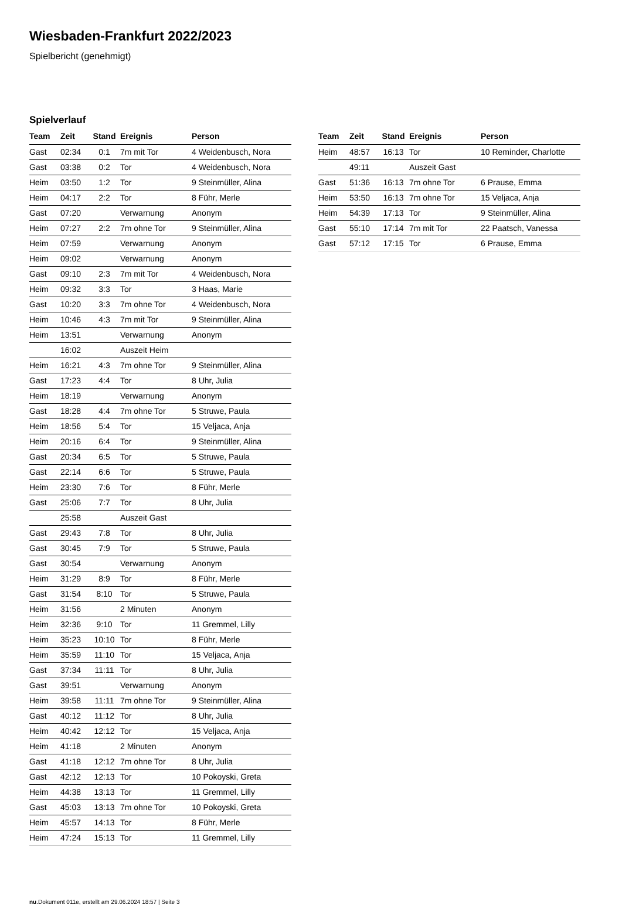Wiesbaden-Frankfurt 2022/2023
Spielbericht (genehmigt)
Spielverlauf
| Team | Zeit | Stand | Ereignis | Person |
| --- | --- | --- | --- | --- |
| Gast | 02:34 | 0:1 | 7m mit Tor | 4 Weidenbusch, Nora |
| Gast | 03:38 | 0:2 | Tor | 4 Weidenbusch, Nora |
| Heim | 03:50 | 1:2 | Tor | 9 Steinmüller, Alina |
| Heim | 04:17 | 2:2 | Tor | 8 Führ, Merle |
| Gast | 07:20 | | Verwarnung | Anonym |
| Heim | 07:27 | 2:2 | 7m ohne Tor | 9 Steinmüller, Alina |
| Heim | 07:59 | | Verwarnung | Anonym |
| Heim | 09:02 | | Verwarnung | Anonym |
| Gast | 09:10 | 2:3 | 7m mit Tor | 4 Weidenbusch, Nora |
| Heim | 09:32 | 3:3 | Tor | 3 Haas, Marie |
| Gast | 10:20 | 3:3 | 7m ohne Tor | 4 Weidenbusch, Nora |
| Heim | 10:46 | 4:3 | 7m mit Tor | 9 Steinmüller, Alina |
| Heim | 13:51 | | Verwarnung | Anonym |
| | 16:02 | | Auszeit Heim | |
| Heim | 16:21 | 4:3 | 7m ohne Tor | 9 Steinmüller, Alina |
| Gast | 17:23 | 4:4 | Tor | 8 Uhr, Julia |
| Heim | 18:19 | | Verwarnung | Anonym |
| Gast | 18:28 | 4:4 | 7m ohne Tor | 5 Struwe, Paula |
| Heim | 18:56 | 5:4 | Tor | 15 Veljaca, Anja |
| Heim | 20:16 | 6:4 | Tor | 9 Steinmüller, Alina |
| Gast | 20:34 | 6:5 | Tor | 5 Struwe, Paula |
| Gast | 22:14 | 6:6 | Tor | 5 Struwe, Paula |
| Heim | 23:30 | 7:6 | Tor | 8 Führ, Merle |
| Gast | 25:06 | 7:7 | Tor | 8 Uhr, Julia |
| | 25:58 | | Auszeit Gast | |
| Gast | 29:43 | 7:8 | Tor | 8 Uhr, Julia |
| Gast | 30:45 | 7:9 | Tor | 5 Struwe, Paula |
| Gast | 30:54 | | Verwarnung | Anonym |
| Heim | 31:29 | 8:9 | Tor | 8 Führ, Merle |
| Gast | 31:54 | 8:10 | Tor | 5 Struwe, Paula |
| Heim | 31:56 | | 2 Minuten | Anonym |
| Heim | 32:36 | 9:10 | Tor | 11 Gremmel, Lilly |
| Heim | 35:23 | 10:10 | Tor | 8 Führ, Merle |
| Heim | 35:59 | 11:10 | Tor | 15 Veljaca, Anja |
| Gast | 37:34 | 11:11 | Tor | 8 Uhr, Julia |
| Gast | 39:51 | | Verwarnung | Anonym |
| Heim | 39:58 | 11:11 | 7m ohne Tor | 9 Steinmüller, Alina |
| Gast | 40:12 | 11:12 | Tor | 8 Uhr, Julia |
| Heim | 40:42 | 12:12 | Tor | 15 Veljaca, Anja |
| Heim | 41:18 | | 2 Minuten | Anonym |
| Gast | 41:18 | 12:12 | 7m ohne Tor | 8 Uhr, Julia |
| Gast | 42:12 | 12:13 | Tor | 10 Pokoyski, Greta |
| Heim | 44:38 | 13:13 | Tor | 11 Gremmel, Lilly |
| Gast | 45:03 | 13:13 | 7m ohne Tor | 10 Pokoyski, Greta |
| Heim | 45:57 | 14:13 | Tor | 8 Führ, Merle |
| Heim | 47:24 | 15:13 | Tor | 11 Gremmel, Lilly |
| Team | Zeit | Stand | Ereignis | Person |
| --- | --- | --- | --- | --- |
| Heim | 48:57 | 16:13 | Tor | 10 Reminder, Charlotte |
| | 49:11 | | Auszeit Gast | |
| Gast | 51:36 | 16:13 | 7m ohne Tor | 6 Prause, Emma |
| Heim | 53:50 | 16:13 | 7m ohne Tor | 15 Veljaca, Anja |
| Heim | 54:39 | 17:13 | Tor | 9 Steinmüller, Alina |
| Gast | 55:10 | 17:14 | 7m mit Tor | 22 Paatsch, Vanessa |
| Gast | 57:12 | 17:15 | Tor | 6 Prause, Emma |
nu.Dokument 011e, erstellt am 29.06.2024 18:57 | Seite 3